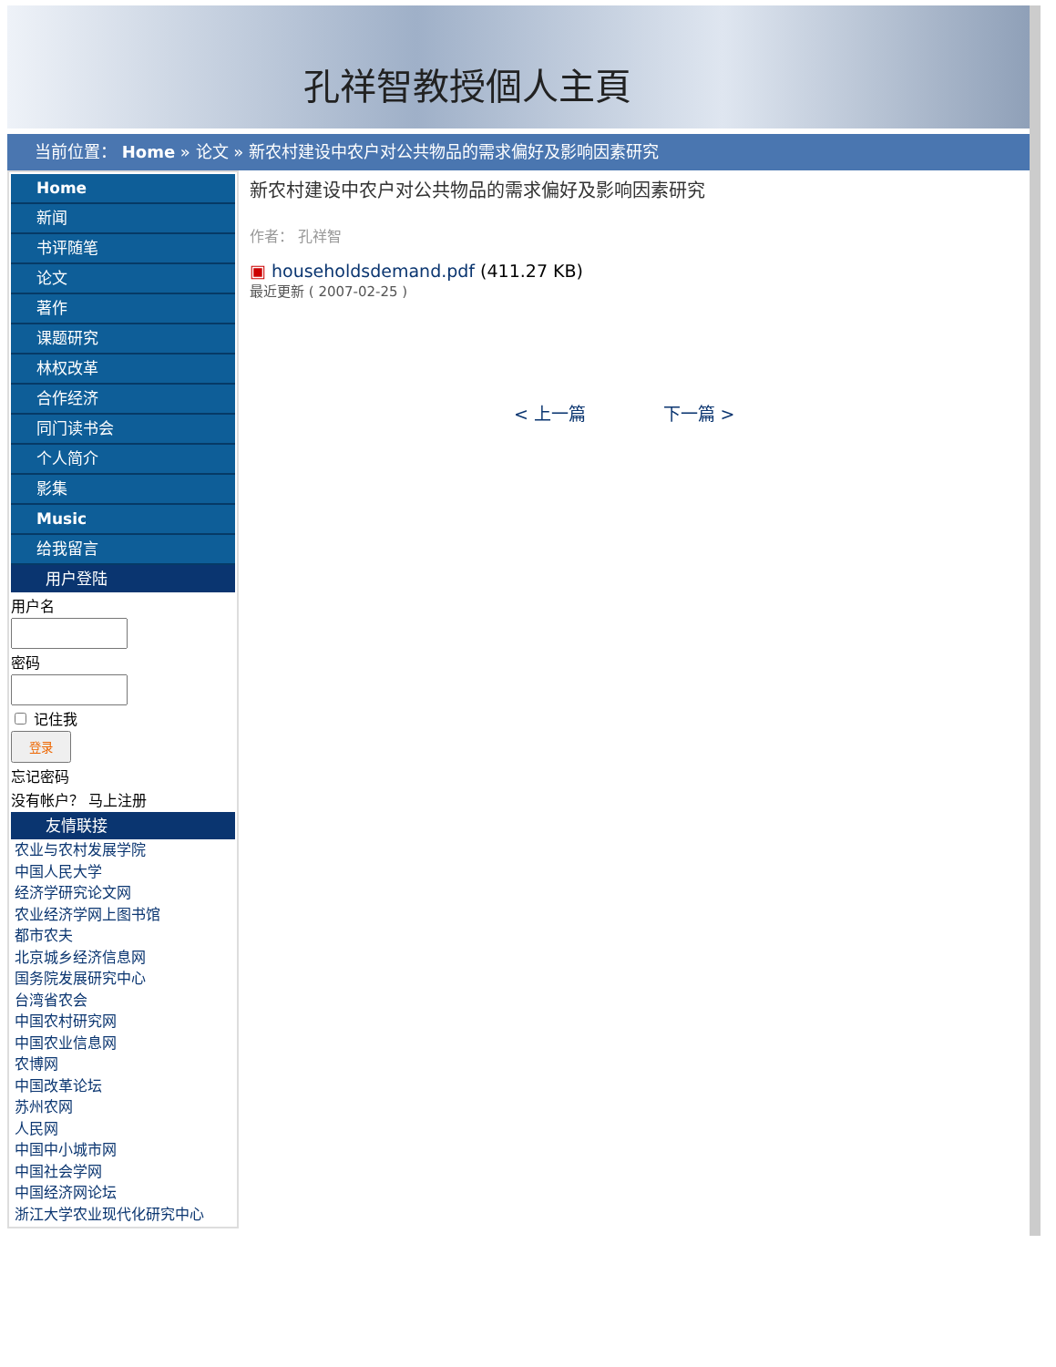孔祥智教授個人主頁
当前位置： Home » 论文 » 新农村建设中农户对公共物品的需求偏好及影响因素研究
Home
新闻
书评随笔
论文
著作
课题研究
林权改革
合作经济
同门读书会
个人简介
影集
Music
给我留言
用户登陆
用户名
密码
记住我
登录
忘记密码
没有帐户？ 马上注册
友情联接
农业与农村发展学院
中国人民大学
经济学研究论文网
农业经济学网上图书馆
都市农夫
北京城乡经济信息网
国务院发展研究中心
台湾省农会
中国农村研究网
中国农业信息网
农博网
中国改革论坛
苏州农网
人民网
中国中小城市网
中国社会学网
中国经济网论坛
浙江大学农业现代化研究中心
新农村建设中农户对公共物品的需求偏好及影响因素研究
作者： 孔祥智
▣ householdsdemand.pdf (411.27 KB)
最近更新 ( 2007-02-25 )
< 上一篇 下一篇 >